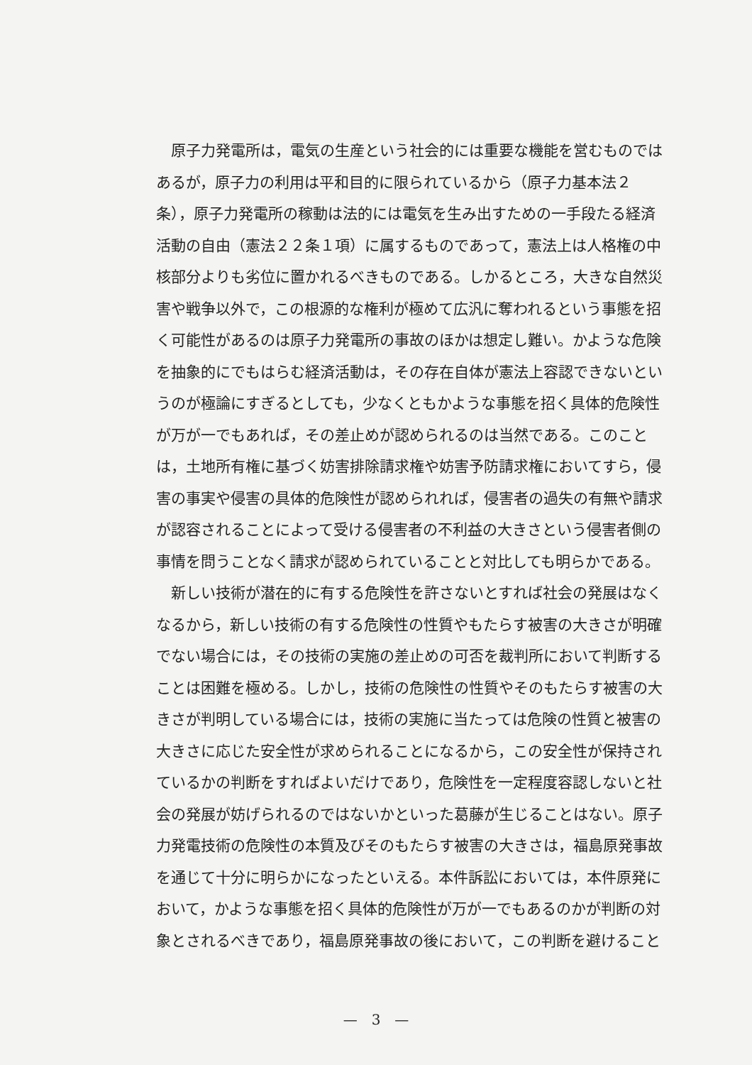原子力発電所は，電気の生産という社会的には重要な機能を営むものでは
あるが，原子力の利用は平和目的に限られているから（原子力基本法２
条），原子力発電所の稼動は法的には電気を生み出すための一手段たる経済
活動の自由（憲法２２条１項）に属するものであって，憲法上は人格権の中
核部分よりも劣位に置かれるべきものである。しかるところ，大きな自然災
害や戦争以外で，この根源的な権利が極めて広汎に奪われるという事態を招
く可能性があるのは原子力発電所の事故のほかは想定し難い。かような危険
を抽象的にでもはらむ経済活動は，その存在自体が憲法上容認できないとい
うのが極論にすぎるとしても，少なくともかような事態を招く具体的危険性
が万が一でもあれば，その差止めが認められるのは当然である。このこと
は，土地所有権に基づく妨害排除請求権や妨害予防請求権においてすら，侵
害の事実や侵害の具体的危険性が認められれば，侵害者の過失の有無や請求
が認容されることによって受ける侵害者の不利益の大きさという侵害者側の
事情を問うことなく請求が認められていることと対比しても明らかである。
　新しい技術が潜在的に有する危険性を許さないとすれば社会の発展はなく
なるから，新しい技術の有する危険性の性質やもたらす被害の大きさが明確
でない場合には，その技術の実施の差止めの可否を裁判所において判断する
ことは困難を極める。しかし，技術の危険性の性質やそのもたらす被害の大
きさが判明している場合には，技術の実施に当たっては危険の性質と被害の
大きさに応じた安全性が求められることになるから，この安全性が保持され
ているかの判断をすればよいだけであり，危険性を一定程度容認しないと社
会の発展が妨げられるのではないかといった葛藤が生じることはない。原子
力発電技術の危険性の本質及びそのもたらす被害の大きさは，福島原発事故
を通じて十分に明らかになったといえる。本件訴訟においては，本件原発に
おいて，かような事態を招く具体的危険性が万が一でもあるのかが判断の対
象とされるべきであり，福島原発事故の後において，この判断を避けること
—　3　—